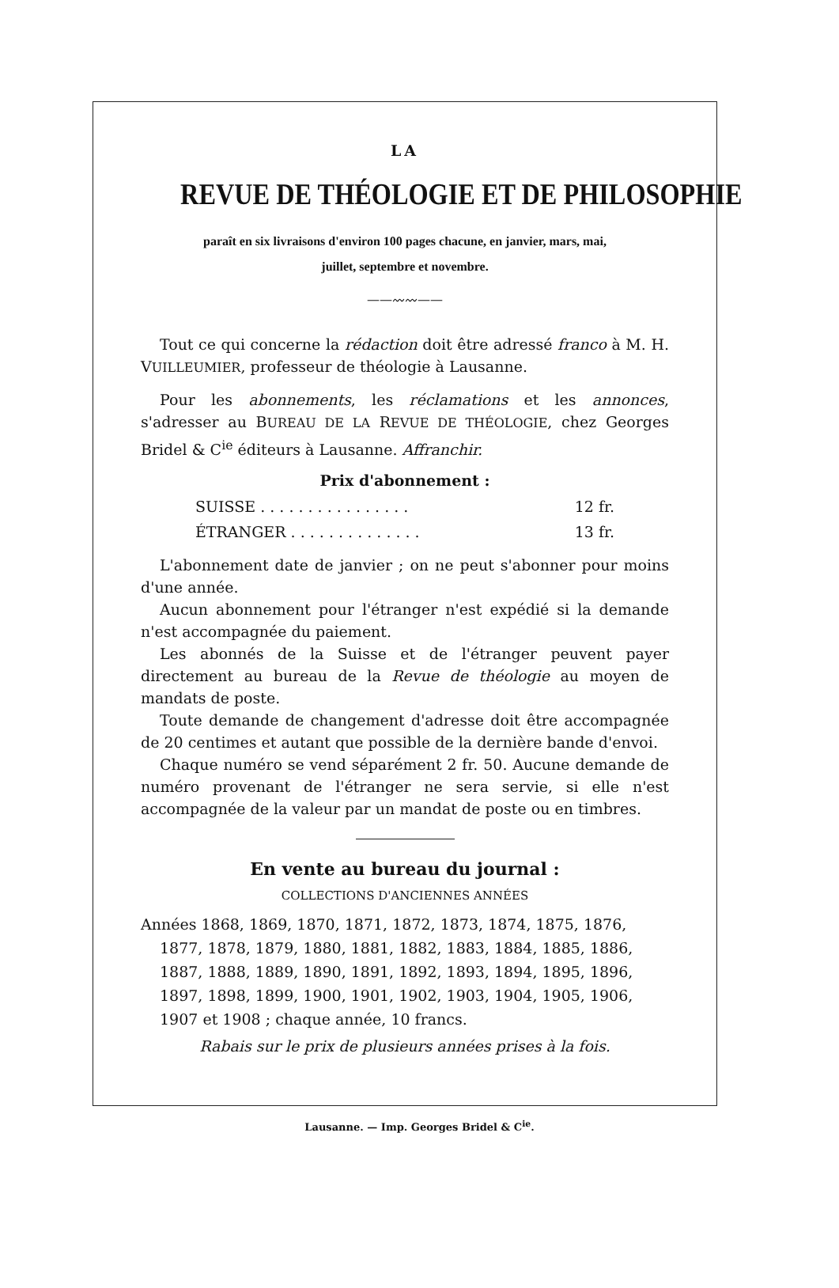LA
REVUE DE THÉOLOGIE ET DE PHILOSOPHIE
paraît en six livraisons d'environ 100 pages chacune, en janvier, mars, mai,
juillet, septembre et novembre.
——〰〰——
Tout ce qui concerne la rédaction doit être adressé franco à M. H. VUILLEUMIER, professeur de théologie à Lausanne.
Pour les abonnements, les réclamations et les annonces, s'adresser au BUREAU DE LA REVUE DE THÉOLOGIE, chez Georges Bridel & C<sup>ie</sup> éditeurs à Lausanne. Affranchir.
Prix d'abonnement :
SUISSE . . . . . . . . . . . . . . . . 12 fr.
ÉTRANGER . . . . . . . . . . . . . . 13 fr.
L'abonnement date de janvier ; on ne peut s'abonner pour moins d'une année.
Aucun abonnement pour l'étranger n'est expédié si la demande n'est accompagnée du paiement.
Les abonnés de la Suisse et de l'étranger peuvent payer directement au bureau de la Revue de théologie au moyen de mandats de poste.
Toute demande de changement d'adresse doit être accompagnée de 20 centimes et autant que possible de la dernière bande d'envoi.
Chaque numéro se vend séparément 2 fr. 50. Aucune demande de numéro provenant de l'étranger ne sera servie, si elle n'est accompagnée de la valeur par un mandat de poste ou en timbres.
En vente au bureau du journal :
COLLECTIONS D'ANCIENNES ANNÉES
Années 1868, 1869, 1870, 1871, 1872, 1873, 1874, 1875, 1876, 1877, 1878, 1879, 1880, 1881, 1882, 1883, 1884, 1885, 1886, 1887, 1888, 1889, 1890, 1891, 1892, 1893, 1894, 1895, 1896, 1897, 1898, 1899, 1900, 1901, 1902, 1903, 1904, 1905, 1906, 1907 et 1908 ; chaque année, 10 francs.
Rabais sur le prix de plusieurs années prises à la fois.
Lausanne. — Imp. Georges Bridel & C<sup>ie</sup>.